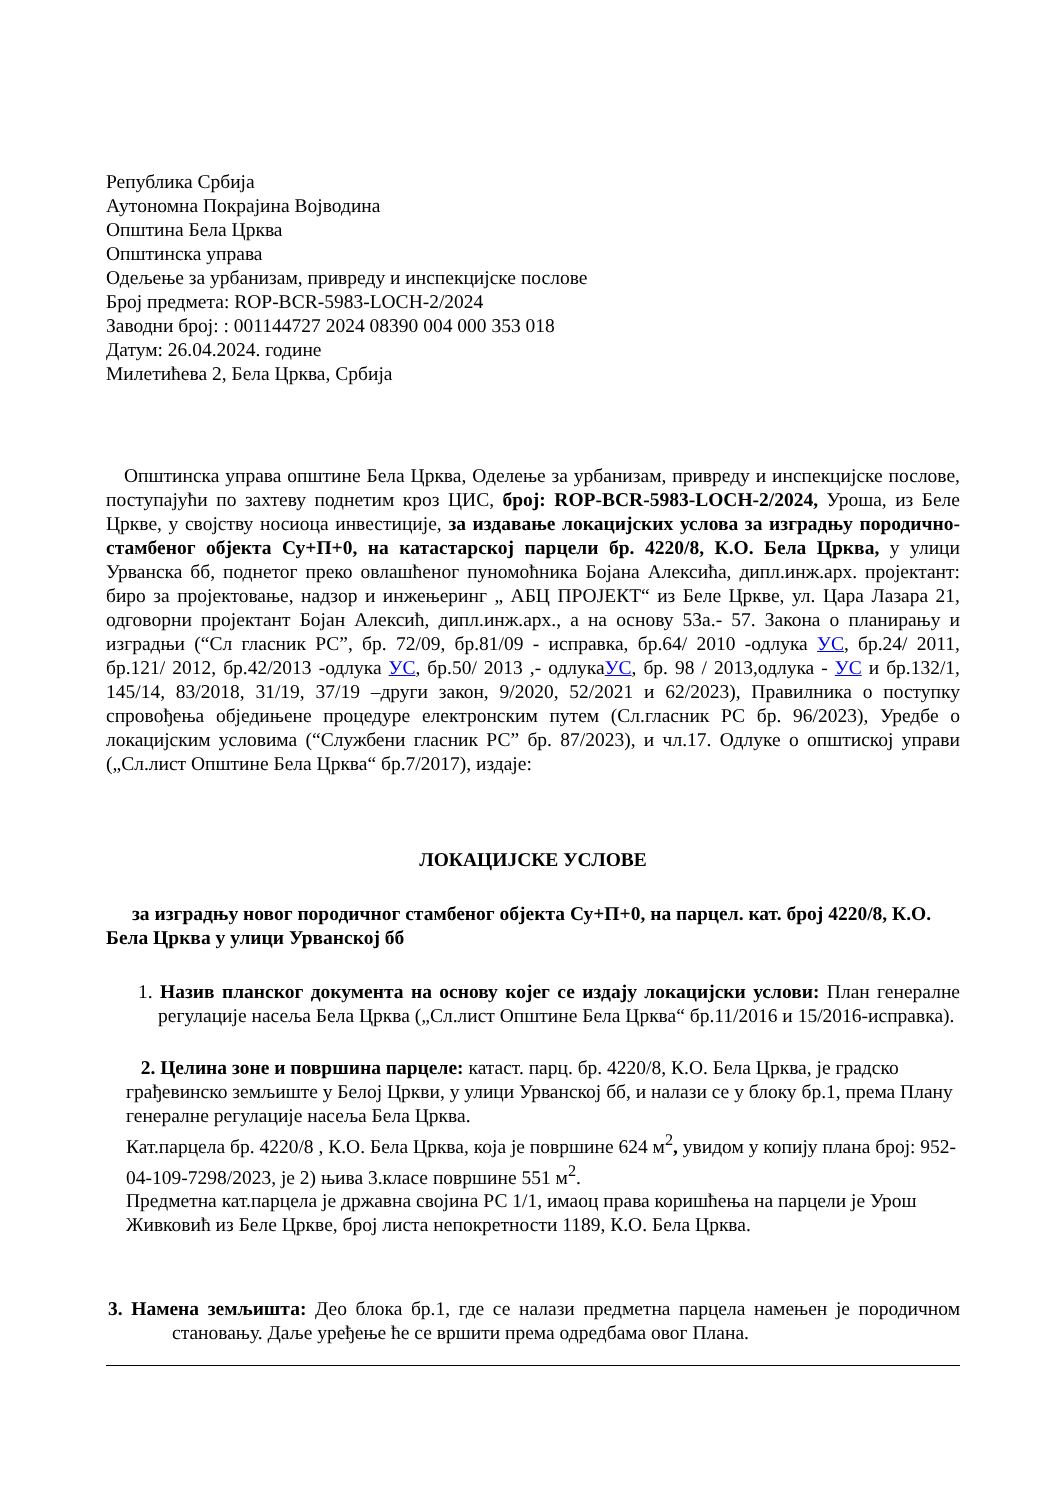Република Србија
Аутономна Покрајина Војводина
Општина Бела Црква
Општинска управа
Одељење за урбанизам, привреду и инспекцијске послове
Број предмета: ROP-BCR-5983-LOCH-2/2024
Заводни број: : 001144727 2024 08390 004 000 353 018
Датум: 26.04.2024. године
Милетићева 2, Бела Црква, Србија
Општинска управа општине Бела Црква, Оделење за урбанизам, привреду и инспекцијске послове, поступајући по захтеву поднетим кроз ЦИС, број: ROP-BCR-5983-LOCH-2/2024, Уроша, из Беле Цркве, у својству носиоца инвестиције, за издавање локацијских услова за изградњу породично-стамбеног објекта Су+П+0, на катастарској парцели бр. 4220/8, К.О. Бела Црква, у улици Урванска бб, поднетог преко овлашћеног пуномоћника Бојана Алексића, дипл.инж.арх. пројектант: биро за пројектовање, надзор и инжењеринг „ АБЦ ПРОЈЕКТ“ из Беле Цркве, ул. Цара Лазара 21, одговорни пројектант Бојан Алексић, дипл.инж.арх., а на основу 53а.- 57. Закона о планирању и изградњи (“Сл гласник РС”, бр. 72/09, бр.81/09 - исправка, бр.64/ 2010 -одлука УС, бр.24/ 2011, бр.121/ 2012, бр.42/2013 -одлука УС, бр.50/ 2013 ,- одлукаУС, бр. 98 / 2013,одлука - УС и бр.132/1, 145/14, 83/2018, 31/19, 37/19 –други закон, 9/2020, 52/2021 и 62/2023), Правилника о поступку спровођења обједињене процедуре електронским путем (Сл.гласник РС бр. 96/2023), Уредбе о локацијским условима (“Службени гласник РС” бр. 87/2023), и чл.17. Одлуке о општиској управи („Сл.лист Општине Бела Црква“ бр.7/2017), издаје:
ЛОКАЦИЈСКЕ УСЛОВЕ
за изградњу новог породичног стамбеног објекта Су+П+0, на парцел. кат. број 4220/8, К.О. Бела Црква у улици Урванској бб
1. Назив планског документа на основу којег се издају локацијски услови: План генералне регулације насеља Бела Црква („Сл.лист Општине Бела Црква“ бр.11/2016 и 15/2016-исправка).
2. Целина зоне и површина парцеле: катаст. парц. бр. 4220/8, К.О. Бела Црква, је градско грађевинско земљиште у Белој Цркви, у улици Урванској бб, и налази се у блоку бр.1, према Плану генералне регулације насеља Бела Црква.
Кат.парцела бр. 4220/8 , К.О. Бела Црква, која је површине 624 м<sup>2</sup>, увидом у копију плана број: 952-04-109-7298/2023, је 2) њива 3.класе површине 551 м<sup>2</sup>.
Предметна кат.парцела је државна својина РС 1/1, имаоц права коришћења на парцели је Урош Живковић из Беле Цркве, број листа непокретности 1189, К.О. Бела Црква.
3. Намена земљишта: Део блока бр.1, где се налази предметна парцела намењен је породичном становању. Даље уређење ће се вршити према одредбама овог Плана.